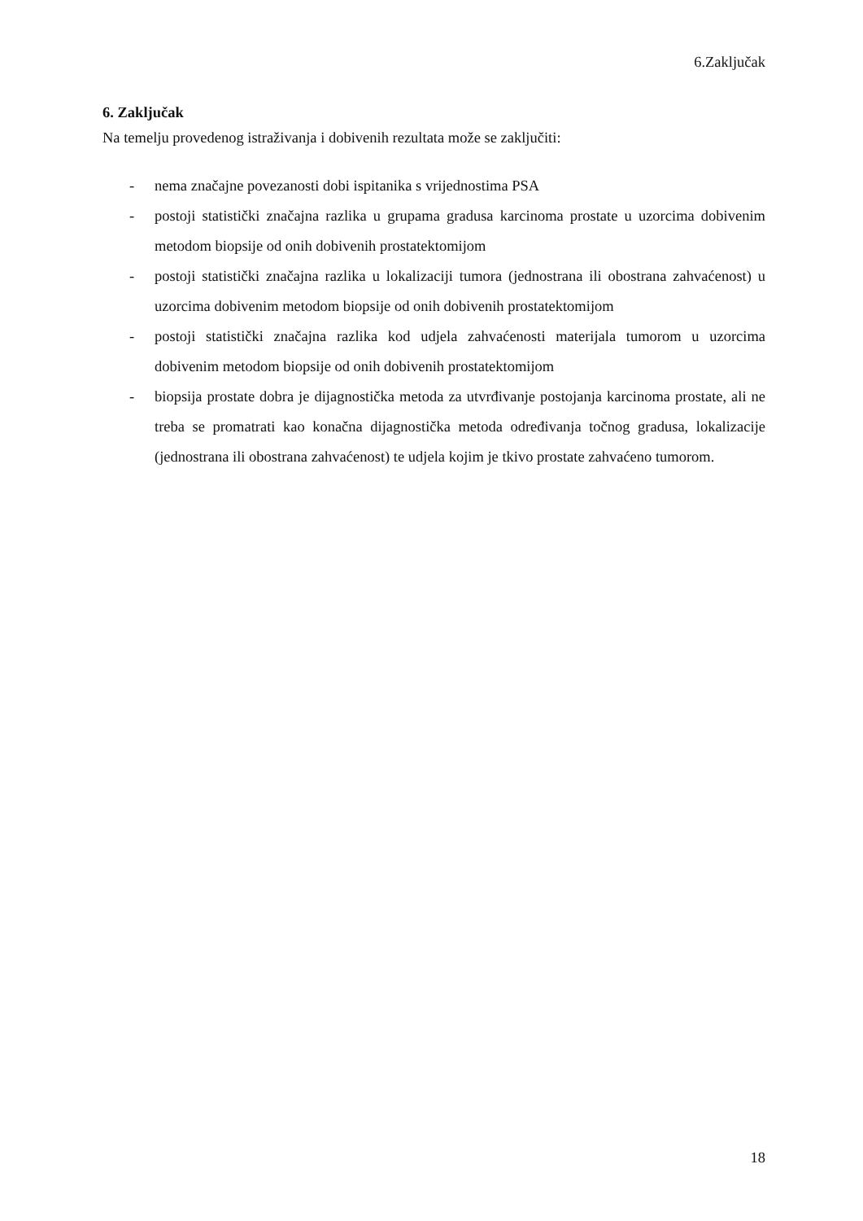6.Zaključak
6. Zaključak
Na temelju provedenog istraživanja i dobivenih rezultata može se zaključiti:
- nema značajne povezanosti dobi ispitanika s vrijednostima PSA
- postoji statistički značajna razlika u grupama gradusa karcinoma prostate u uzorcima dobivenim metodom biopsije od onih dobivenih prostatektomijom
- postoji statistički značajna razlika u lokalizaciji tumora (jednostrana ili obostrana zahvaćenost) u uzorcima dobivenim metodom biopsije od onih dobivenih prostatektomijom
- postoji statistički značajna razlika kod udjela zahvaćenosti materijala tumorom u uzorcima dobivenim metodom biopsije od onih dobivenih prostatektomijom
- biopsija prostate dobra je dijagnostička metoda za utvrđivanje postojanja karcinoma prostate, ali ne treba se promatrati kao konačna dijagnostička metoda određivanja točnog gradusa, lokalizacije (jednostrana ili obostrana zahvaćenost) te udjela kojim je tkivo prostate zahvaćeno tumorom.
18